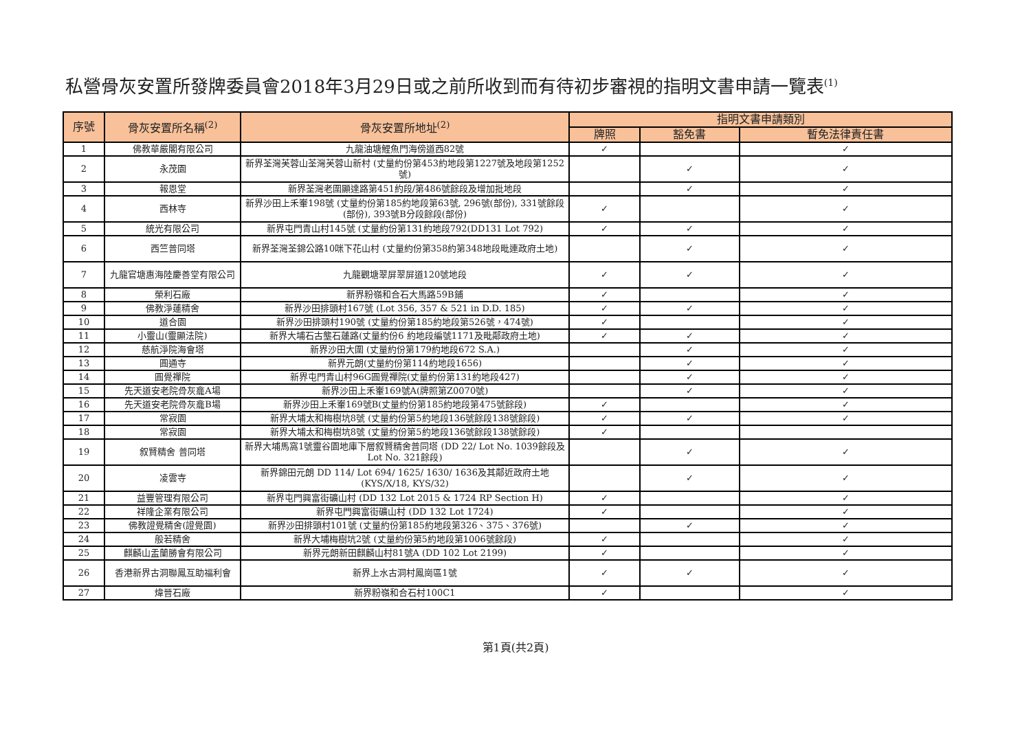私營骨灰安置所發牌委員會2018年3月29日或之前所收到而有待初步審視的指明文書申請一覽表<sup>(1)</sup>
| 序號 | 骨灰安置所名稱<sup>(2)</sup> | 骨灰安置所地址<sup>(2)</sup> | 指明文書申請類別 | | |
| --- | --- | --- | --- | --- | --- |
| | | | 牌照 | 豁免書 | 暫免法律責任書 |
| 1 | 佛教華嚴閣有限公司 | 九龍油塘鯉魚門海傍道西82號 | ✓ | | ✓ |
| 2 | 永茂園 | 新界荃灣芙蓉山荃灣芙蓉山新村 (丈量約份第453約地段第1227號及地段第1252號) | | ✓ | ✓ |
| 3 | 報恩堂 | 新界荃灣老圍顯達路第451約段/第486號餘段及增加批地段 | | ✓ | ✓ |
| 4 | 西林寺 | 新界沙田上禾輋198號 (丈量約份第185約地段第63號, 296號(部份), 331號餘段(部份), 393號B分段餘段(部份) | ✓ | | ✓ |
| 5 | 統光有限公司 | 新界屯門青山村145號 (丈量約份第131約地段792(DD131 Lot 792) | ✓ | ✓ | ✓ |
| 6 | 西竺普同塔 | 新界荃灣荃錦公路10咪下花山村 (丈量約份第358約第348地段毗連政府土地) | | ✓ | ✓ |
| 7 | 九龍官塘惠海陸慶善堂有限公司 | 九龍觀塘翠屏翠屏道120號地段 | ✓ | ✓ | ✓ |
| 8 | 榮利石廠 | 新界粉嶺和合石大馬路59B鋪 | ✓ | | ✓ |
| 9 | 佛教淨蓮精舍 | 新界沙田排頭村167號 (Lot 356, 357 & 521 in D.D. 185) | ✓ | ✓ | ✓ |
| 10 | 道合園 | 新界沙田排頭村190號 (丈量約份第185約地段第526號，474號) | ✓ | | ✓ |
| 11 | 小靈山(靈顯法院) | 新界大埔石古壟石蓮路(丈量約份6 約地段編號1171及毗鄰政府土地) | ✓ | ✓ | ✓ |
| 12 | 慈航淨院海會塔 | 新界沙田大圍 (丈量約份第179約地段672 S.A.) | | ✓ | ✓ |
| 13 | 圓通寺 | 新界元朗(丈量約份第114約地段1656) | | ✓ | ✓ |
| 14 | 圓覺禪院 | 新界屯門青山村96G圓覺禪院(丈量約份第131約地段427) | | ✓ | ✓ |
| 15 | 先天道安老院骨灰龕A場 | 新界沙田上禾輋169號A(牌照第Z0070號) | | ✓ | ✓ |
| 16 | 先天道安老院骨灰龕B場 | 新界沙田上禾輋169號B(丈量約份第185約地段第475號餘段) | ✓ | | ✓ |
| 17 | 常寂園 | 新界大埔太和梅樹坑8號 (丈量約份第5約地段136號餘段138號餘段) | ✓ | ✓ | ✓ |
| 18 | 常寂園 | 新界大埔太和梅樹坑8號 (丈量約份第5約地段136號餘段138號餘段) | ✓ | | |
| 19 | 叙賢精舍 普同塔 | 新界大埔馬窩1號靈谷園地庫下層叙賢精舍普同塔 (DD 22/ Lot No. 1039餘段及Lot No. 321餘段) | | ✓ | ✓ |
| 20 | 凌雲寺 | 新界錦田元朗 DD 114/ Lot 694/ 1625/ 1630/ 1636及其鄰近政府土地 (KYS/X/18, KYS/32) | | ✓ | ✓ |
| 21 | 益豐管理有限公司 | 新界屯門興富街礦山村 (DD 132 Lot 2015 & 1724 RP Section H) | ✓ | | ✓ |
| 22 | 祥隆企業有限公司 | 新界屯門興富街礦山村 (DD 132 Lot 1724) | ✓ | | ✓ |
| 23 | 佛教證覺精舍(證覺園) | 新界沙田排頭村101號 (丈量約份第185約地段第326、375、376號) | | ✓ | ✓ |
| 24 | 般若精舍 | 新界大埔梅樹坑2號 (丈量約份第5約地段第1006號餘段) | ✓ | | ✓ |
| 25 | 麒麟山盂蘭勝會有限公司 | 新界元朗新田麒麟山村81號A (DD 102 Lot 2199) | ✓ | | ✓ |
| 26 | 香港新界古洞聯鳳互助福利會 | 新界上水古洞村鳳崗區1號 | ✓ | ✓ | ✓ |
| 27 | 煒晉石廠 | 新界粉嶺和合石村100C1 | ✓ | | ✓ |
第1頁(共2頁)